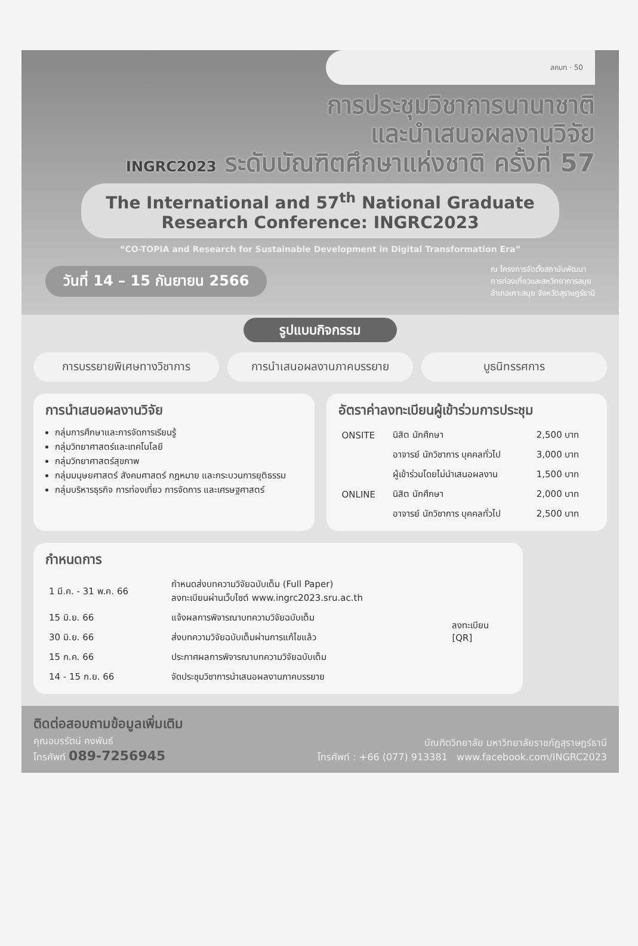สคบท · 50
การประชุมวิชาการนานาชาติ
และนำเสนอผลงานวิจัย
INGRC2023 ระดับบัณฑิตศึกษาแห่งชาติ ครั้งที่ 57
The International and 57<sup>th</sup> National Graduate
Research Conference: INGRC2023
“CO-TOPIA and Research for Sustainable Development in Digital Transformation Era”
วันที่ 14 – 15 กันยายน 2566
ณ โครงการจัดตั้งสถาบันพัฒนา
การท่องเที่ยวและสหวิทยาการสมุย
อำเภอเกาะสมุย จังหวัดสุราษฎร์ธานี
รูปแบบกิจกรรม
การบรรยายพิเศษทางวิชาการ การนำเสนอผลงานภาคบรรยาย บูธนิทรรศการ
การนำเสนอผลงานวิจัย
กลุ่มการศึกษาและการจัดการเรียนรู้
กลุ่มวิทยาศาสตร์และเทคโนโลยี
กลุ่มวิทยาศาสตร์สุขภาพ
กลุ่มมนุษยศาสตร์ สังคมศาสตร์ กฎหมาย และกระบวนการยุติธรรม
กลุ่มบริหารธุรกิจ การท่องเที่ยว การจัดการ และเศรษฐศาสตร์
อัตราค่าลงทะเบียนผู้เข้าร่วมการประชุม
| ONSITE | นิสิต นักศึกษา | 2,500 บาท |
| | อาจารย์ นักวิชาการ บุคคลทั่วไป | 3,000 บาท |
| | ผู้เข้าร่วมโดยไม่นำเสนอผลงาน | 1,500 บาท |
| ONLINE | นิสิต นักศึกษา | 2,000 บาท |
| | อาจารย์ นักวิชาการ บุคคลทั่วไป | 2,500 บาท |
กำหนดการ
| 1 มี.ค. - 31 พ.ค. 66 | กำหนดส่งบทความวิจัยฉบับเต็ม (Full Paper) ลงทะเบียนผ่านเว็บไซต์ www.ingrc2023.sru.ac.th | ลงทะเบียน [QR] |
| 15 มิ.ย. 66 | แจ้งผลการพิจารณาบทความวิจัยฉบับเต็ม | |
| 30 มิ.ย. 66 | ส่งบทความวิจัยฉบับเต็มผ่านการแก้ไขแล้ว | |
| 15 ก.ค. 66 | ประกาศผลการพิจารณาบทความวิจัยฉบับเต็ม | |
| 14 - 15 ก.ย. 66 | จัดประชุมวิชาการนำเสนอผลงานภาคบรรยาย | |
ติดต่อสอบถามข้อมูลเพิ่มเติม
คุณอบรรัตน์ คงพันธ์
โทรศัพท์ 089-7256945
บัณฑิตวิทยาลัย มหาวิทยาลัยราชภัฏสุราษฎร์ธานี
โทรศัพท์ : +66 (077) 913381 www.facebook.com/INGRC2023